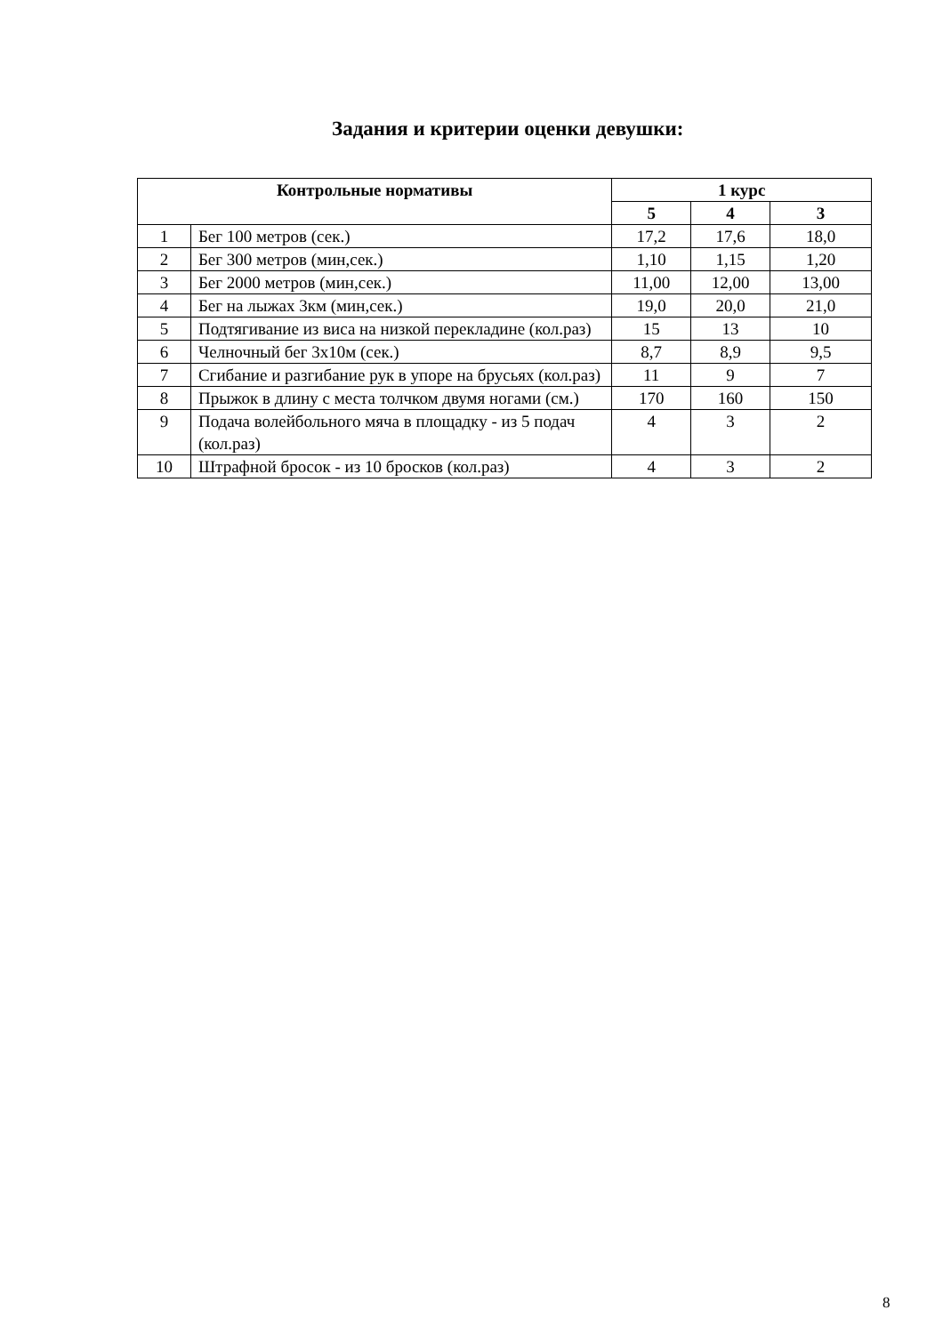Задания и критерии оценки девушки:
| Контрольные нормативы | | 1 курс | | |
| --- | --- | --- | --- | --- |
| | | 5 | 4 | 3 |
| 1 | Бег 100 метров (сек.) | 17,2 | 17,6 | 18,0 |
| 2 | Бег 300 метров (мин,сек.) | 1,10 | 1,15 | 1,20 |
| 3 | Бег 2000 метров (мин,сек.) | 11,00 | 12,00 | 13,00 |
| 4 | Бег на лыжах 3км (мин,сек.) | 19,0 | 20,0 | 21,0 |
| 5 | Подтягивание из виса на низкой перекладине (кол.раз) | 15 | 13 | 10 |
| 6 | Челночный бег 3х10м (сек.) | 8,7 | 8,9 | 9,5 |
| 7 | Сгибание и разгибание рук в упоре на брусьях (кол.раз) | 11 | 9 | 7 |
| 8 | Прыжок в длину с места толчком двумя ногами (см.) | 170 | 160 | 150 |
| 9 | Подача волейбольного мяча в площадку - из 5 подач (кол.раз) | 4 | 3 | 2 |
| 10 | Штрафной бросок - из 10 бросков (кол.раз) | 4 | 3 | 2 |
8